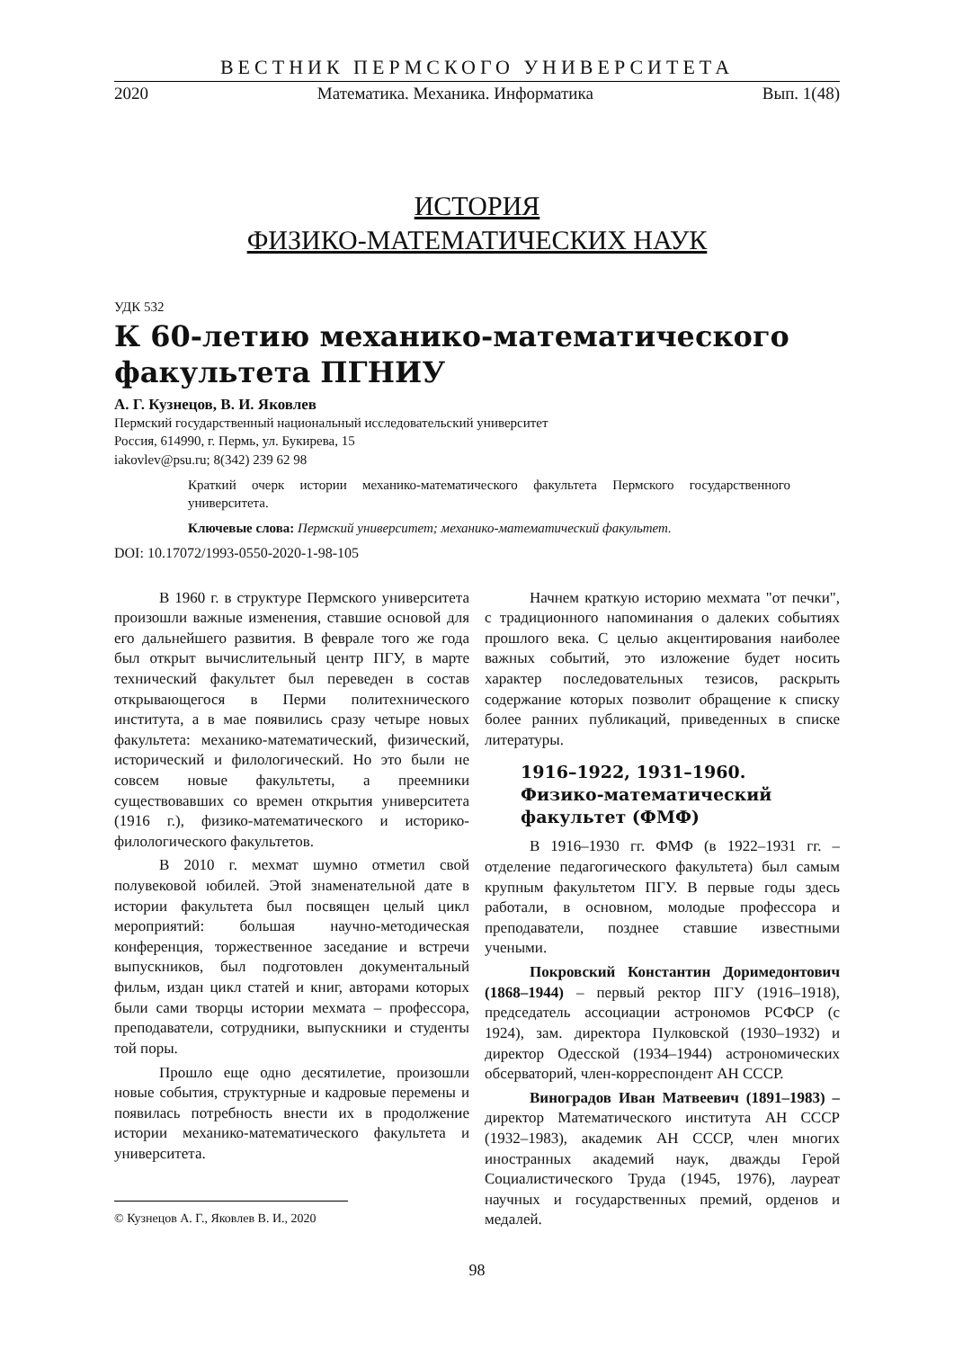ВЕСТНИК ПЕРМСКОГО УНИВЕРСИТЕТА
2020 Математика. Механика. Информатика Вып. 1(48)
ИСТОРИЯ
ФИЗИКО-МАТЕМАТИЧЕСКИХ НАУК
УДК 532
К 60-летию механико-математического факультета ПГНИУ
А. Г. Кузнецов, В. И. Яковлев
Пермский государственный национальный исследовательский университет
Россия, 614990, г. Пермь, ул. Букирева, 15
iakovlev@psu.ru; 8(342) 239 62 98
Краткий очерк истории механико-математического факультета Пермского государственного университета.
Ключевые слова: Пермский университет; механико-математический факультет.
DOI: 10.17072/1993-0550-2020-1-98-105
В 1960 г. в структуре Пермского университета произошли важные изменения, ставшие основой для его дальнейшего развития. В феврале того же года был открыт вычислительный центр ПГУ, в марте технический факультет был переведен в состав открывающегося в Перми политехнического института, а в мае появились сразу четыре новых факультета: механико-математический, физический, исторический и филологический. Но это были не совсем новые факультеты, а преемники существовавших со времен открытия университета (1916 г.), физико-математического и историко-филологического факультетов.
В 2010 г. мехмат шумно отметил свой полувековой юбилей. Этой знаменательной дате в истории факультета был посвящен целый цикл мероприятий: большая научно-методическая конференция, торжественное заседание и встречи выпускников, был подготовлен документальный фильм, издан цикл статей и книг, авторами которых были сами творцы истории мехмата – профессора, преподаватели, сотрудники, выпускники и студенты той поры.
Прошло еще одно десятилетие, произошли новые события, структурные и кадровые перемены и появилась потребность внести их в продолжение истории механико-математического факультета и университета.
© Кузнецов А. Г., Яковлев В. И., 2020
Начнем краткую историю мехмата "от печки", с традиционного напоминания о далеких событиях прошлого века. С целью акцентирования наиболее важных событий, это изложение будет носить характер последовательных тезисов, раскрыть содержание которых позволит обращение к списку более ранних публикаций, приведенных в списке литературы.
1916–1922, 1931–1960.
Физико-математический факультет (ФМФ)
В 1916–1930 гг. ФМФ (в 1922–1931 гг. – отделение педагогического факультета) был самым крупным факультетом ПГУ. В первые годы здесь работали, в основном, молодые профессора и преподаватели, позднее ставшие известными учеными.
Покровский Константин Доримедонтович (1868–1944) – первый ректор ПГУ (1916–1918), председатель ассоциации астрономов РСФСР (с 1924), зам. директора Пулковской (1930–1932) и директор Одесской (1934–1944) астрономических обсерваторий, член-корреспондент АН СССР.
Виноградов Иван Матвеевич (1891–1983) – директор Математического института АН СССР (1932–1983), академик АН СССР, член многих иностранных академий наук, дважды Герой Социалистического Труда (1945, 1976), лауреат научных и государственных премий, орденов и медалей.
98